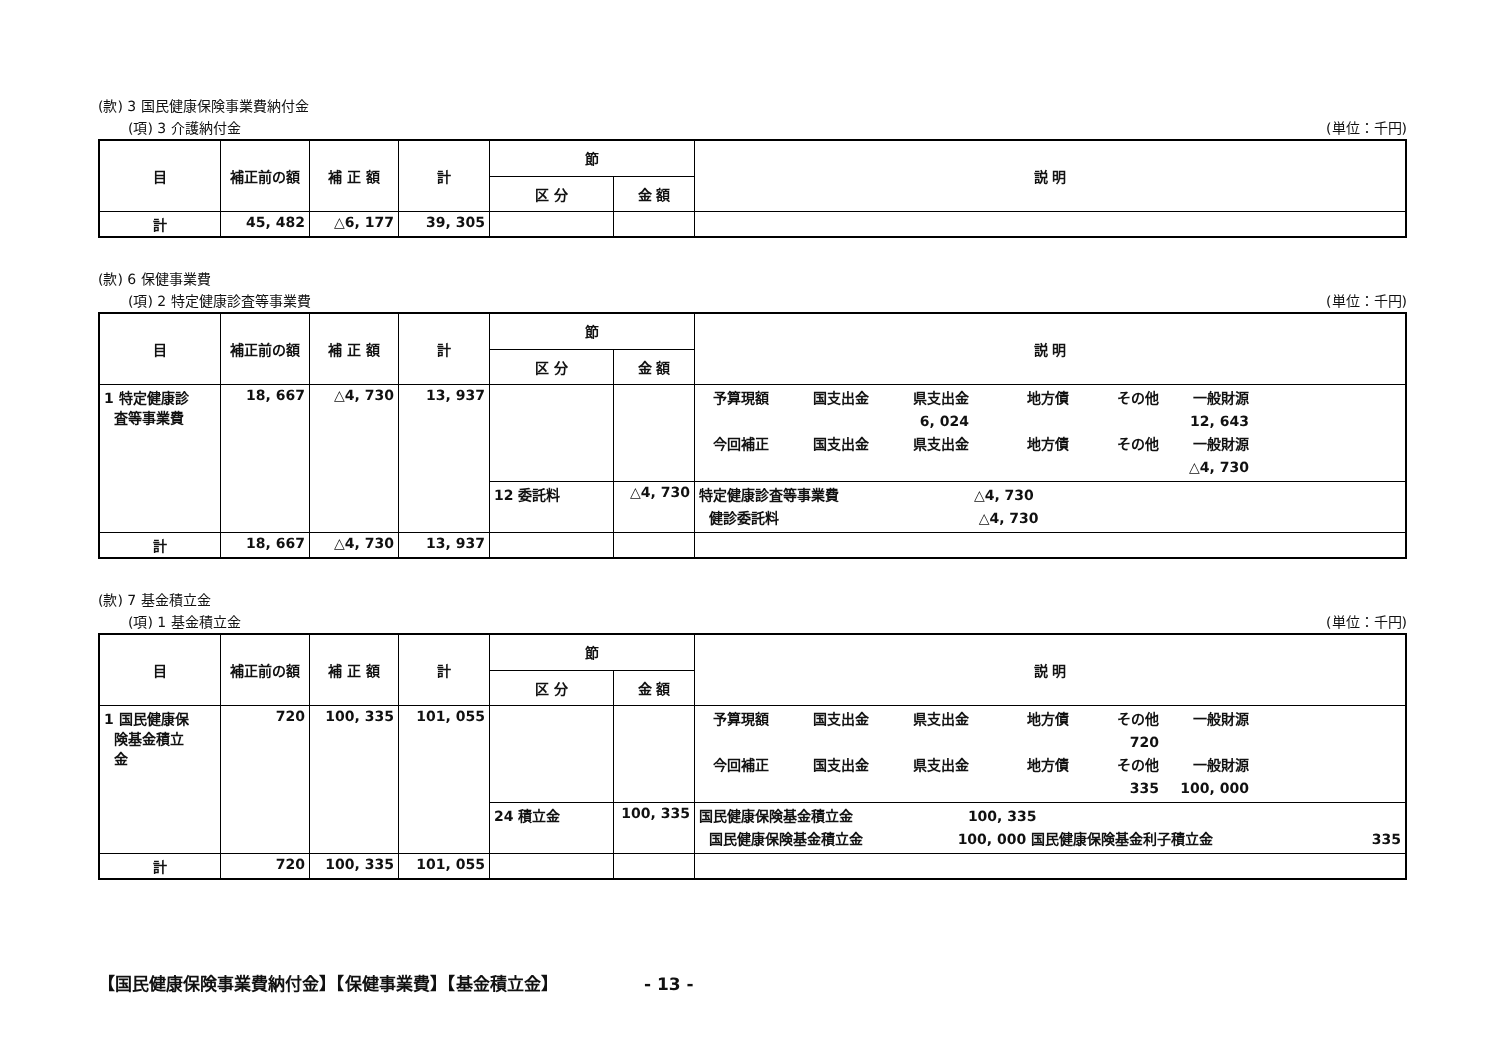(款) 3 国民健康保険事業費納付金
(項) 3 介護納付金 (単位：千円)
| 目 | 補正前の額 | 補 正 額 | 計 | 節 | | 説 明 |
| --- | --- | --- | --- | --- | --- | --- |
| | | | | 区 分 | 金 額 | |
| 計 | 45, 482 | △6, 177 | 39, 305 | | | |
(款) 6 保健事業費
(項) 2 特定健康診査等事業費 (単位：千円)
| 目 | 補正前の額 | 補 正 額 | 計 | 節 | | 説 明 |
| --- | --- | --- | --- | --- | --- | --- |
| | | | | 区 分 | 金 額 | |
| 1 特定健康診 査等事業費 | 18, 667 | △4, 730 | 13, 937 | | | 予算現額 国支出金 県支出金 地方債 その他 一般財源 6, 024 12, 643 今回補正 国支出金 県支出金 地方債 その他 一般財源 △4, 730 |
| | | | | 12 委託料 | △4, 730 | 特定健康診査等事業費 △4, 730 健診委託料 △4, 730 |
| 計 | 18, 667 | △4, 730 | 13, 937 | | | |
(款) 7 基金積立金
(項) 1 基金積立金 (単位：千円)
| 目 | 補正前の額 | 補 正 額 | 計 | 節 | | 説 明 |
| --- | --- | --- | --- | --- | --- | --- |
| | | | | 区 分 | 金 額 | |
| 1 国民健康保 険基金積立 金 | 720 | 100, 335 | 101, 055 | | | 予算現額 国支出金 県支出金 地方債 その他 一般財源 720 今回補正 国支出金 県支出金 地方債 その他 一般財源 335 100, 000 |
| | | | | 24 積立金 | 100, 335 | 国民健康保険基金積立金 100, 335 国民健康保険基金積立金 100, 000 国民健康保険基金利子積立金 335 |
| 計 | 720 | 100, 335 | 101, 055 | | | |
【国民健康保険事業費納付金】【保健事業費】【基金積立金】 - 13 -